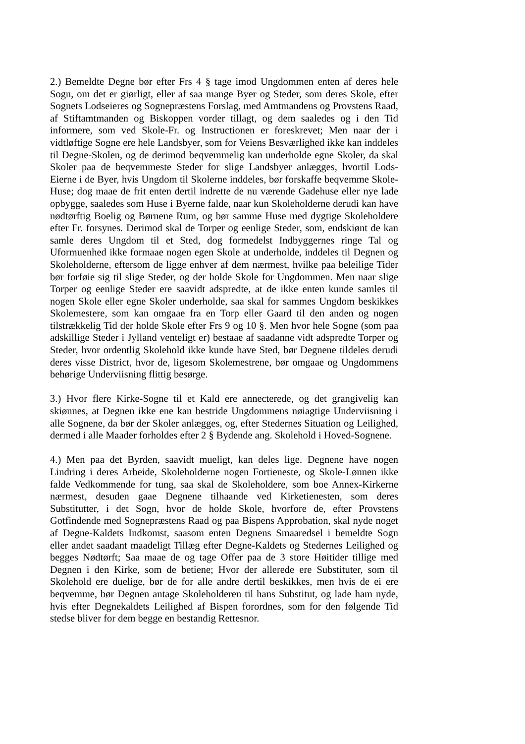2.) Bemeldte Degne bør efter Frs 4 § tage imod Ungdommen enten af deres hele Sogn, om det er giørligt, eller af saa mange Byer og Steder, som deres Skole, efter Sognets Lodseieres og Sognepræstens Forslag, med Amtmandens og Provstens Raad, af Stiftamtmanden og Biskoppen vorder tillagt, og dem saaledes og i den Tid informere, som ved Skole-Fr. og Instructionen er foreskrevet; Men naar der i vidtløftige Sogne ere hele Landsbyer, som for Veiens Besværlighed ikke kan inddeles til Degne-Skolen, og de derimod beqvemmelig kan underholde egne Skoler, da skal Skoler paa de beqvemmeste Steder for slige Landsbyer anlægges, hvortil Lods-Eierne i de Byer, hvis Ungdom til Skolerne inddeles, bør forskaffe beqvemme Skole-Huse; dog maae de frit enten dertil indrette de nu værende Gadehuse eller nye lade opbygge, saaledes som Huse i Byerne falde, naar kun Skoleholderne derudi kan have nødtørftig Boelig og Børnene Rum, og bør samme Huse med dygtige Skoleholdere efter Fr. forsynes. Derimod skal de Torper og eenlige Steder, som, endskiønt de kan samle deres Ungdom til et Sted, dog formedelst Indbyggernes ringe Tal og Uformuenhed ikke formaae nogen egen Skole at underholde, inddeles til Degnen og Skoleholderne, eftersom de ligge enhver af dem nærmest, hvilke paa beleilige Tider bør forføie sig til slige Steder, og der holde Skole for Ungdommen. Men naar slige Torper og eenlige Steder ere saavidt adspredte, at de ikke enten kunde samles til nogen Skole eller egne Skoler underholde, saa skal for sammes Ungdom beskikkes Skolemestere, som kan omgaae fra en Torp eller Gaard til den anden og nogen tilstrækkelig Tid der holde Skole efter Frs 9 og 10 §. Men hvor hele Sogne (som paa adskillige Steder i Jylland venteligt er) bestaae af saadanne vidt adspredte Torper og Steder, hvor ordentlig Skolehold ikke kunde have Sted, bør Degnene tildeles derudi deres visse District, hvor de, ligesom Skolemestrene, bør omgaae og Ungdommens behørige Underviisning flittig besørge.
3.) Hvor flere Kirke-Sogne til et Kald ere annecterede, og det grangivelig kan skiønnes, at Degnen ikke ene kan bestride Ungdommens nøiagtige Underviisning i alle Sognene, da bør der Skoler anlægges, og, efter Stedernes Situation og Leilighed, dermed i alle Maader forholdes efter 2 § Bydende ang. Skolehold i Hoved-Sognene.
4.) Men paa det Byrden, saavidt mueligt, kan deles lige. Degnene have nogen Lindring i deres Arbeide, Skoleholderne nogen Fortieneste, og Skole-Lønnen ikke falde Vedkommende for tung, saa skal de Skoleholdere, som boe Annex-Kirkerne nærmest, desuden gaae Degnene tilhaande ved Kirketienesten, som deres Substitutter, i det Sogn, hvor de holde Skole, hvorfore de, efter Provstens Gotfindende med Sognepræstens Raad og paa Bispens Approbation, skal nyde noget af Degne-Kaldets Indkomst, saasom enten Degnens Smaaredsel i bemeldte Sogn eller andet saadant maadeligt Tillæg efter Degne-Kaldets og Stedernes Leilighed og begges Nødtørft; Saa maae de og tage Offer paa de 3 store Høitider tillige med Degnen i den Kirke, som de betiene; Hvor der allerede ere Substituter, som til Skolehold ere duelige, bør de for alle andre dertil beskikkes, men hvis de ei ere beqvemme, bør Degnen antage Skoleholderen til hans Substitut, og lade ham nyde, hvis efter Degnekaldets Leilighed af Bispen forordnes, som for den følgende Tid stedse bliver for dem begge en bestandig Rettesnor.